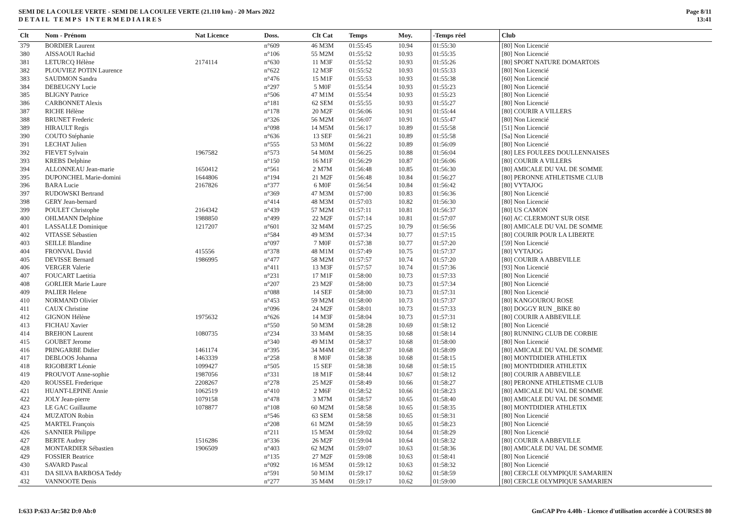SEMI DE LA COULEE VERTE - SEMI DE LA COULEE VERTE (21.110 km) - 20 Mars 2022
DETAIL TEMPS INTERMEDIAIRES
Page 8/11
13:41
| Clt | Nom - Prénom | Nat Licence | Doss. | Clt Cat | Temps | Moy. | -Temps réel | Club |
| --- | --- | --- | --- | --- | --- | --- | --- | --- |
| 379 | BORDIER Laurent | | n°609 | 46 M3M | 01:55:45 | 10.94 | 01:55:30 | [80] Non Licencié |
| 380 | AISSAOUI Rachid | | n°106 | 55 M2M | 01:55:52 | 10.93 | 01:55:35 | [80] Non Licencié |
| 381 | LETURCQ Hélène | 2174114 | n°630 | 11 M3F | 01:55:52 | 10.93 | 01:55:26 | [80] SPORT NATURE DOMARTOIS |
| 382 | PLOUVIEZ POTIN Laurence | | n°622 | 12 M3F | 01:55:52 | 10.93 | 01:55:33 | [80] Non Licencié |
| 383 | SAUDMON Sandra | | n°476 | 15 M1F | 01:55:53 | 10.93 | 01:55:38 | [60] Non Licencié |
| 384 | DEBEUGNY Lucie | | n°297 | 5 M0F | 01:55:54 | 10.93 | 01:55:23 | [80] Non Licencié |
| 385 | BLIGNY Patrice | | n°506 | 47 M1M | 01:55:54 | 10.93 | 01:55:23 | [80] Non Licencié |
| 386 | CARBONNET Alexis | | n°181 | 62 SEM | 01:55:55 | 10.93 | 01:55:27 | [80] Non Licencié |
| 387 | RICHE Hélène | | n°178 | 20 M2F | 01:56:06 | 10.91 | 01:55:44 | [80] COURIR A VILLERS |
| 388 | BRUNET Frederic | | n°326 | 56 M2M | 01:56:07 | 10.91 | 01:55:47 | [80] Non Licencié |
| 389 | HIRAULT Regis | | n°098 | 14 M5M | 01:56:17 | 10.89 | 01:55:58 | [51] Non Licencié |
| 390 | COUTO Stéphanie | | n°636 | 13 SEF | 01:56:21 | 10.89 | 01:55:58 | [Sa] Non Licencié |
| 391 | LECHAT Julien | | n°555 | 53 M0M | 01:56:22 | 10.89 | 01:56:09 | [80] Non Licencié |
| 392 | FIEVET Sylvain | 1967582 | n°573 | 54 M0M | 01:56:25 | 10.88 | 01:56:04 | [80] LES FOULEES DOULLENNAISES |
| 393 | KREBS Delphine | | n°150 | 16 M1F | 01:56:29 | 10.87 | 01:56:06 | [80] COURIR A VILLERS |
| 394 | ALLONNEAU Jean-marie | 1650412 | n°561 | 2 M7M | 01:56:48 | 10.85 | 01:56:30 | [80] AMICALE DU VAL DE SOMME |
| 395 | DUPONCHEL Marie-domini | 1644806 | n°194 | 21 M2F | 01:56:48 | 10.84 | 01:56:27 | [80] PERONNE ATHLETISME CLUB |
| 396 | BARA Lucie | 2167826 | n°377 | 6 M0F | 01:56:54 | 10.84 | 01:56:42 | [80] VYTAJOG |
| 397 | RUDOWSKI Bertrand | | n°369 | 47 M3M | 01:57:00 | 10.83 | 01:56:36 | [80] Non Licencié |
| 398 | GERY Jean-bernard | | n°414 | 48 M3M | 01:57:03 | 10.82 | 01:56:30 | [80] Non Licencié |
| 399 | POULET Christophe | 2164342 | n°439 | 57 M2M | 01:57:11 | 10.81 | 01:56:37 | [80] US CAMON |
| 400 | OHLMANN Delphine | 1988850 | n°499 | 22 M2F | 01:57:14 | 10.81 | 01:57:07 | [60] AC CLERMONT SUR OISE |
| 401 | LASSALLE Dominique | 1217207 | n°601 | 32 M4M | 01:57:25 | 10.79 | 01:56:56 | [80] AMICALE DU VAL DE SOMME |
| 402 | VITASSE Sébastien | | n°584 | 49 M3M | 01:57:34 | 10.77 | 01:57:15 | [80] COURIR POUR LA LIBERTE |
| 403 | SEILLE Blandine | | n°097 | 7 M0F | 01:57:38 | 10.77 | 01:57:20 | [59] Non Licencié |
| 404 | FRONVAL David | 415556 | n°378 | 48 M1M | 01:57:49 | 10.75 | 01:57:37 | [80] VYTAJOG |
| 405 | DEVISSE Bernard | 1986995 | n°477 | 58 M2M | 01:57:57 | 10.74 | 01:57:20 | [80] COURIR A ABBEVILLE |
| 406 | VERGER Valerie | | n°411 | 13 M3F | 01:57:57 | 10.74 | 01:57:36 | [93] Non Licencié |
| 407 | FOUCART Laetitia | | n°231 | 17 M1F | 01:58:00 | 10.73 | 01:57:33 | [80] Non Licencié |
| 408 | GORLIER Marie Laure | | n°207 | 23 M2F | 01:58:00 | 10.73 | 01:57:34 | [80] Non Licencié |
| 409 | PALIER Helene | | n°088 | 14 SEF | 01:58:00 | 10.73 | 01:57:31 | [80] Non Licencié |
| 410 | NORMAND Olivier | | n°453 | 59 M2M | 01:58:00 | 10.73 | 01:57:37 | [80] KANGOUROU ROSE |
| 411 | CAUX Christine | | n°096 | 24 M2F | 01:58:01 | 10.73 | 01:57:33 | [80] DOGGY RUN _BIKE 80 |
| 412 | GIGNON Hélène | 1975632 | n°626 | 14 M3F | 01:58:04 | 10.73 | 01:57:31 | [80] COURIR A ABBEVILLE |
| 413 | FICHAU Xavier | | n°550 | 50 M3M | 01:58:28 | 10.69 | 01:58:12 | [80] Non Licencié |
| 414 | BREHON Laurent | 1080735 | n°234 | 33 M4M | 01:58:35 | 10.68 | 01:58:14 | [80] RUNNING CLUB DE CORBIE |
| 415 | GOUBET Jerome | | n°340 | 49 M1M | 01:58:37 | 10.68 | 01:58:00 | [80] Non Licencié |
| 416 | PRINGARBE Didier | 1461174 | n°395 | 34 M4M | 01:58:37 | 10.68 | 01:58:09 | [80] AMICALE DU VAL DE SOMME |
| 417 | DEBLOOS Johanna | 1463339 | n°258 | 8 M0F | 01:58:38 | 10.68 | 01:58:15 | [80] MONTDIDIER ATHLETIX |
| 418 | RIGOBERT Léonie | 1099427 | n°505 | 15 SEF | 01:58:38 | 10.68 | 01:58:15 | [80] MONTDIDIER ATHLETIX |
| 419 | PROUVOT Anne-sophie | 1987056 | n°331 | 18 M1F | 01:58:44 | 10.67 | 01:58:12 | [80] COURIR A ABBEVILLE |
| 420 | ROUSSEL Frederique | 2208267 | n°278 | 25 M2F | 01:58:49 | 10.66 | 01:58:27 | [80] PERONNE ATHLETISME CLUB |
| 421 | HUANT-LEPINE Annie | 1062519 | n°410 | 2 M6F | 01:58:52 | 10.66 | 01:58:23 | [80] AMICALE DU VAL DE SOMME |
| 422 | JOLY Jean-pierre | 1079158 | n°478 | 3 M7M | 01:58:57 | 10.65 | 01:58:40 | [80] AMICALE DU VAL DE SOMME |
| 423 | LE GAC Guillaume | 1078877 | n°108 | 60 M2M | 01:58:58 | 10.65 | 01:58:35 | [80] MONTDIDIER ATHLETIX |
| 424 | MUZATON Robin | | n°546 | 63 SEM | 01:58:58 | 10.65 | 01:58:31 | [80] Non Licencié |
| 425 | MARTEL François | | n°208 | 61 M2M | 01:58:59 | 10.65 | 01:58:23 | [80] Non Licencié |
| 426 | SANNIER Philippe | | n°211 | 15 M5M | 01:59:02 | 10.64 | 01:58:29 | [80] Non Licencié |
| 427 | BERTE Audrey | 1516286 | n°336 | 26 M2F | 01:59:04 | 10.64 | 01:58:32 | [80] COURIR A ABBEVILLE |
| 428 | MONTARDIER Sébastien | 1906509 | n°403 | 62 M2M | 01:59:07 | 10.63 | 01:58:36 | [80] AMICALE DU VAL DE SOMME |
| 429 | FOSSIER Beatrice | | n°135 | 27 M2F | 01:59:08 | 10.63 | 01:58:41 | [80] Non Licencié |
| 430 | SAVARD Pascal | | n°092 | 16 M5M | 01:59:12 | 10.63 | 01:58:32 | [80] Non Licencié |
| 431 | DA SILVA BARBOSA Teddy | | n°591 | 50 M1M | 01:59:17 | 10.62 | 01:58:59 | [80] CERCLE OLYMPIQUE SAMARIEN |
| 432 | VANNOOTE Denis | | n°277 | 35 M4M | 01:59:17 | 10.62 | 01:59:00 | [80] CERCLE OLYMPIQUE SAMARIEN |
I:633 P:633 Ar:582 D:0 Ab:0 GmCAP Pro 4.40h - Licence d'utilisation accordée à COURSES 80